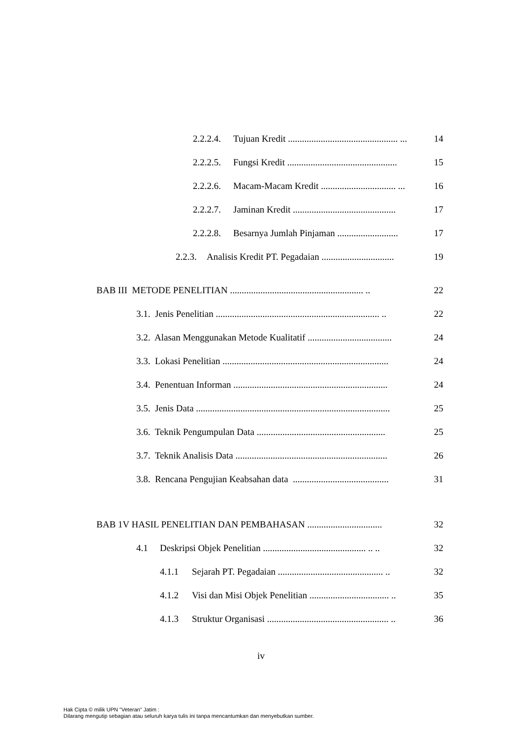2.2.2.4. Tujuan Kredit ............................................... ... 14
2.2.2.5. Fungsi Kredit ............................................... 15
2.2.2.6. Macam-Macam Kredit ................................ ... 16
2.2.2.7. Jaminan Kredit ............................................ 17
2.2.2.8. Besarnya Jumlah Pinjaman .......................... 17
2.2.3. Analisis Kredit PT. Pegadaian ............................... 19
BAB III METODE PENELITIAN ......................................................... .. 22
3.1. Jenis Penelitian ...................................................................... .. 22
3.2. Alasan Menggunakan Metode Kualitatif .................................... 24
3.3. Lokasi Penelitian ....................................................................... 24
3.4. Penentuan Informan .................................................................. 24
3.5. Jenis Data ................................................................................... 25
3.6. Teknik Pengumpulan Data ....................................................... 25
3.7. Teknik Analisis Data ................................................................. 26
3.8. Rencana Pengujian Keabsahan data ......................................... 31
BAB 1V HASIL PENELITIAN DAN PEMBAHASAN ................................ 32
4.1 Deskripsi Objek Penelitian ............................................ .. .. 32
4.1.1 Sejarah PT. Pegadaian ............................................. .. 32
4.1.2 Visi dan Misi Objek Penelitian .................................. .. 35
4.1.3 Struktur Organisasi .................................................... .. 36
iv
Hak Cipta © milik UPN "Veteran" Jatim :
Dilarang mengutip sebagian atau seluruh karya tulis ini tanpa mencantumkan dan menyebutkan sumber.